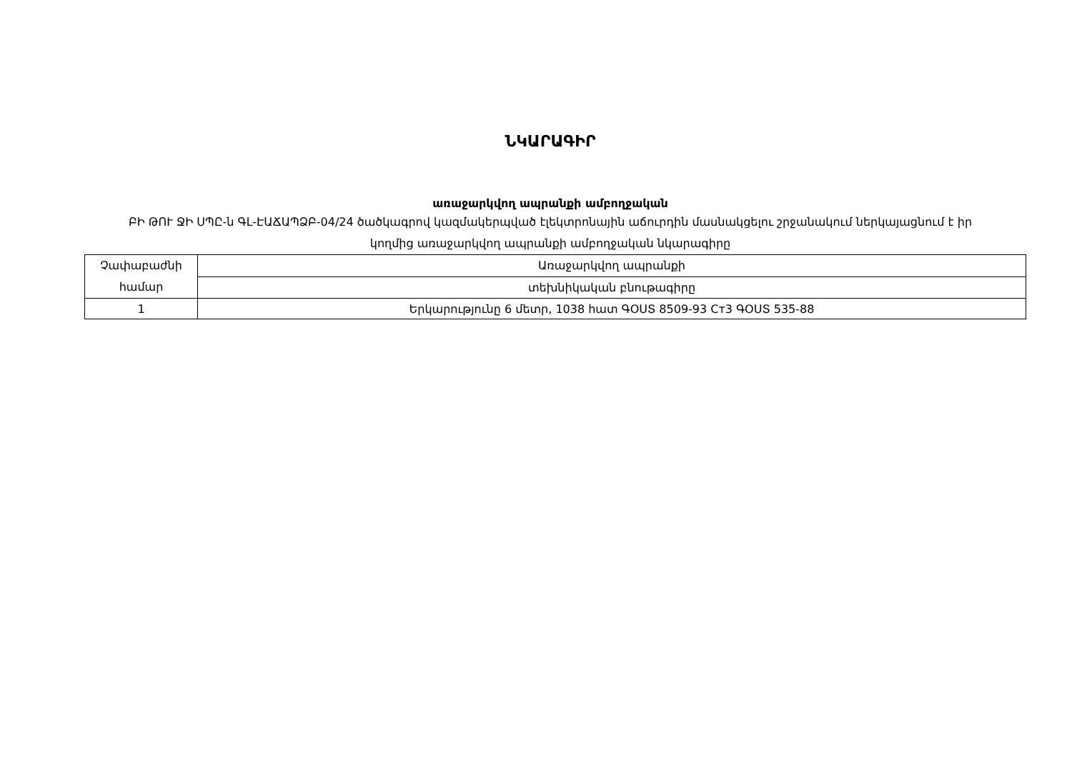ՆԿԱՐԱԳԻՐ
առաջարկվող ապրանքի ամբողջական
ԲԻ ԹՈՒ ՋԻ ՍՊԸ-ն ԳԼ-ԷԱՃԱՊՁԲ-04/24 ծածկագրով կազմակերպված էլեկտրոնային աճուրդին մասնակցելու շրջանակում ներկայացնում է իր կողմից առաջարկվող ապրանքի ամբողջական նկարագիրը
| Չափաբաժնի համար | Առաջարկվող ապրանքի |
| | տեխնիկական բնութագիրը |
| 1 | Երկարությունը 6 մետր, 1038 հատ ԳՕՍՏ 8509-93 Ст3 ԳՕՍՏ 535-88 |